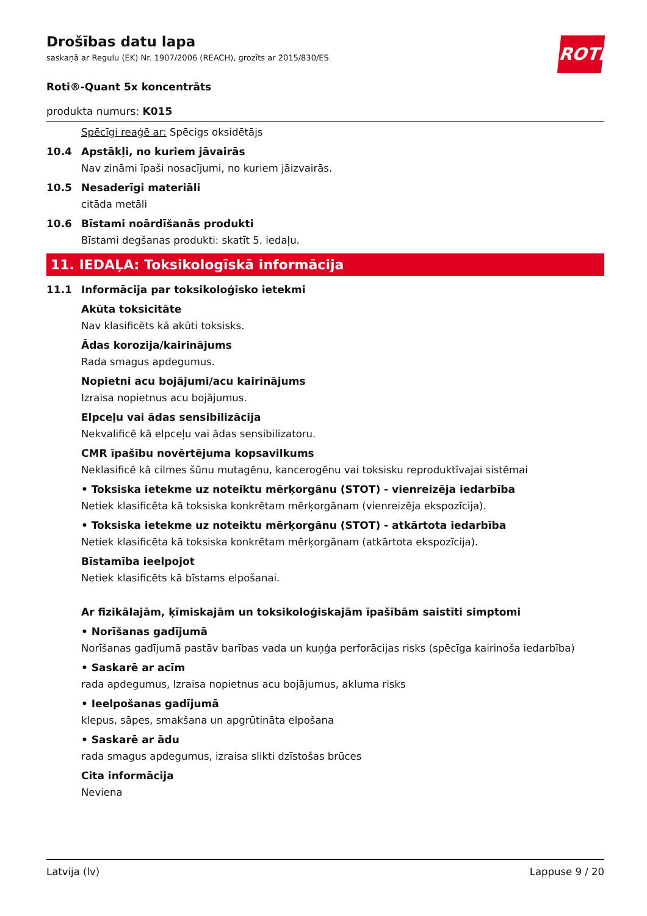Drošības datu lapa
saskaņā ar Regulu (EK) Nr. 1907/2006 (REACH), grozīts ar 2015/830/ES
ROTH
Roti®-Quant 5x koncentrāts
produkta numurs: K015
Spēcīgi reaģē ar: Spēcigs oksidētājs
10.4 Apstākļi, no kuriem jāvairās
Nav zināmi īpaši nosacījumi, no kuriem jāizvairās.
10.5 Nesaderīgi materiāli
citāda metāli
10.6 Bīstami noārdīšanās produkti
Bīstami degšanas produkti: skatīt 5. iedaļu.
11. IEDAĻA: Toksikologīskā informācija
11.1 Informācija par toksikoloģisko ietekmi
Akūta toksicitāte
Nav klasificēts kā akūti toksisks.
Ādas korozija/kairinājums
Rada smagus apdegumus.
Nopietni acu bojājumi/acu kairinājums
Izraisa nopietnus acu bojājumus.
Elpceļu vai ādas sensibilizācija
Nekvalificē kā elpceļu vai ādas sensibilizatoru.
CMR īpašību novērtējuma kopsavilkums
Neklasificē kā cilmes šūnu mutagēnu, kancerogēnu vai toksisku reproduktīvajai sistēmai
• Toksiska ietekme uz noteiktu mērķorgānu (STOT) - vienreizēja iedarbība
Netiek klasificēta kā toksiska konkrētam mērķorgānam (vienreizēja ekspozīcija).
• Toksiska ietekme uz noteiktu mērķorgānu (STOT) - atkārtota iedarbība
Netiek klasificēta kā toksiska konkrētam mērķorgānam (atkārtota ekspozīcija).
Bīstamība ieelpojot
Netiek klasificēts kā bīstams elpošanai.
Ar fizikālajām, ķīmiskajām un toksikoloģiskajām īpašībām saistīti simptomi
• Norīšanas gadījumā
Norīšanas gadījumā pastāv barības vada un kuņģa perforācijas risks (spēcīga kairinoša iedarbība)
• Saskarē ar acīm
rada apdegumus, Izraisa nopietnus acu bojājumus, akluma risks
• Ieelpošanas gadījumā
klepus, sāpes, smakšana un apgrūtināta elpošana
• Saskarē ar ādu
rada smagus apdegumus, izraisa slikti dzīstošas brūces
Cita informācija
Neviena
Latvija (lv) Lappuse 9 / 20